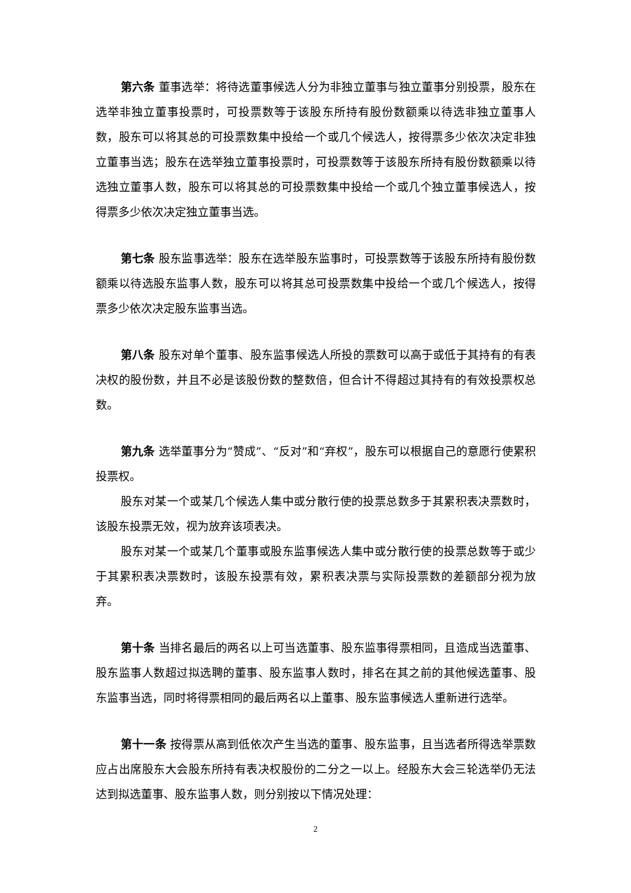第六条 董事选举：将待选董事候选人分为非独立董事与独立董事分别投票，股东在选举非独立董事投票时，可投票数等于该股东所持有股份数额乘以待选非独立董事人数，股东可以将其总的可投票数集中投给一个或几个候选人，按得票多少依次决定非独立董事当选；股东在选举独立董事投票时，可投票数等于该股东所持有股份数额乘以待选独立董事人数，股东可以将其总的可投票数集中投给一个或几个独立董事候选人，按得票多少依次决定独立董事当选。
第七条 股东监事选举：股东在选举股东监事时，可投票数等于该股东所持有股份数额乘以待选股东监事人数，股东可以将其总可投票数集中投给一个或几个候选人，按得票多少依次决定股东监事当选。
第八条 股东对单个董事、股东监事候选人所投的票数可以高于或低于其持有的有表决权的股份数，并且不必是该股份数的整数倍，但合计不得超过其持有的有效投票权总数。
第九条 选举董事分为“赞成”、“反对”和“弃权”，股东可以根据自己的意愿行使累积投票权。
股东对某一个或某几个候选人集中或分散行使的投票总数多于其累积表决票数时，该股东投票无效，视为放弃该项表决。
股东对某一个或某几个董事或股东监事候选人集中或分散行使的投票总数等于或少于其累积表决票数时，该股东投票有效，累积表决票与实际投票数的差额部分视为放弃。
第十条 当排名最后的两名以上可当选董事、股东监事得票相同，且造成当选董事、股东监事人数超过拟选聘的董事、股东监事人数时，排名在其之前的其他候选董事、股东监事当选，同时将得票相同的最后两名以上董事、股东监事候选人重新进行选举。
第十一条 按得票从高到低依次产生当选的董事、股东监事，且当选者所得选举票数应占出席股东大会股东所持有表决权股份的二分之一以上。经股东大会三轮选举仍无法达到拟选董事、股东监事人数，则分别按以下情况处理：
2